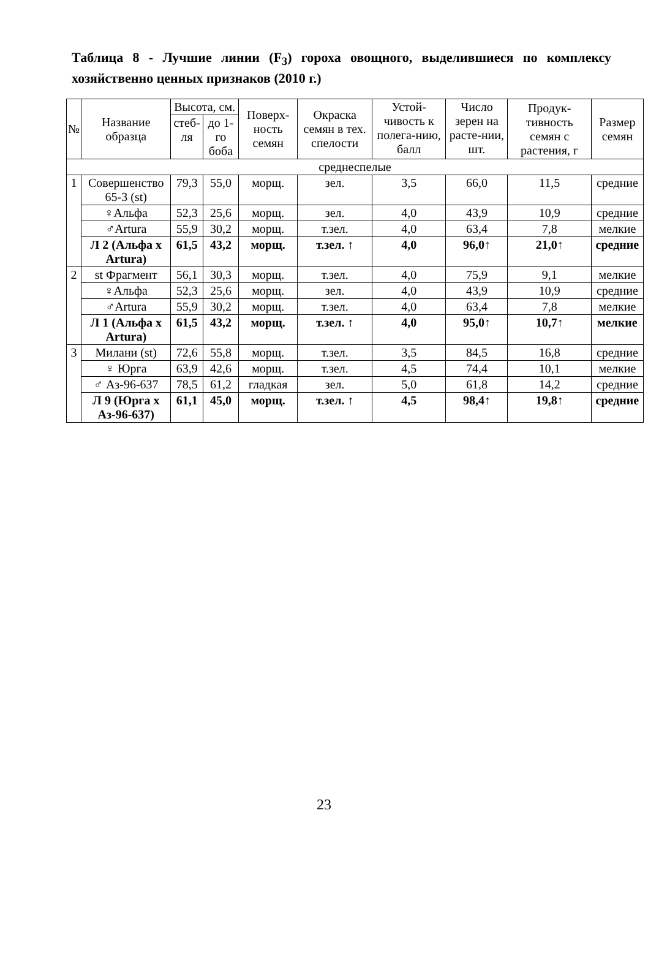Таблица 8 - Лучшие линии (F<sub>3</sub>) гороха овощного, выделившиеся по комплексу хозяйственно ценных признаков (2010 г.)
| № | Название образца | Высота, см. | | Поверх-ность семян | Окраска семян в тех. спелости | Устой-чивость к полега-нию, балл | Число зерен на расте-нии, шт. | Продук-тивность семян с растения, г | Размер семян |
| --- | --- | --- | --- | --- | --- | --- | --- | --- | --- |
| | | стеб-ля | до 1-го боба | | | | | | |
| среднеспелые | | | | | | | | | |
| 1 | Совершенство 65-3 (st) | 79,3 | 55,0 | морщ. | зел. | 3,5 | 66,0 | 11,5 | средние |
| | ♀Альфа | 52,3 | 25,6 | морщ. | зел. | 4,0 | 43,9 | 10,9 | средние |
| | ♂Artura | 55,9 | 30,2 | морщ. | т.зел. | 4,0 | 63,4 | 7,8 | мелкие |
| | Л 2 (Альфа x Artura) | 61,5 | 43,2 | морщ. | т.зел. ↑ | 4,0 | 96,0↑ | 21,0↑ | средние |
| 2 | st Фрагмент | 56,1 | 30,3 | морщ. | т.зел. | 4,0 | 75,9 | 9,1 | мелкие |
| | ♀Альфа | 52,3 | 25,6 | морщ. | зел. | 4,0 | 43,9 | 10,9 | средние |
| | ♂Artura | 55,9 | 30,2 | морщ. | т.зел. | 4,0 | 63,4 | 7,8 | мелкие |
| | Л 1 (Альфа x Artura) | 61,5 | 43,2 | морщ. | т.зел. ↑ | 4,0 | 95,0↑ | 10,7↑ | мелкие |
| 3 | Милани (st) | 72,6 | 55,8 | морщ. | т.зел. | 3,5 | 84,5 | 16,8 | средние |
| | ♀ Юрга | 63,9 | 42,6 | морщ. | т.зел. | 4,5 | 74,4 | 10,1 | мелкие |
| | ♂ Аз-96-637 | 78,5 | 61,2 | гладкая | зел. | 5,0 | 61,8 | 14,2 | средние |
| | Л 9 (Юрга x Аз-96-637) | 61,1 | 45,0 | морщ. | т.зел. ↑ | 4,5 | 98,4↑ | 19,8↑ | средние |
23